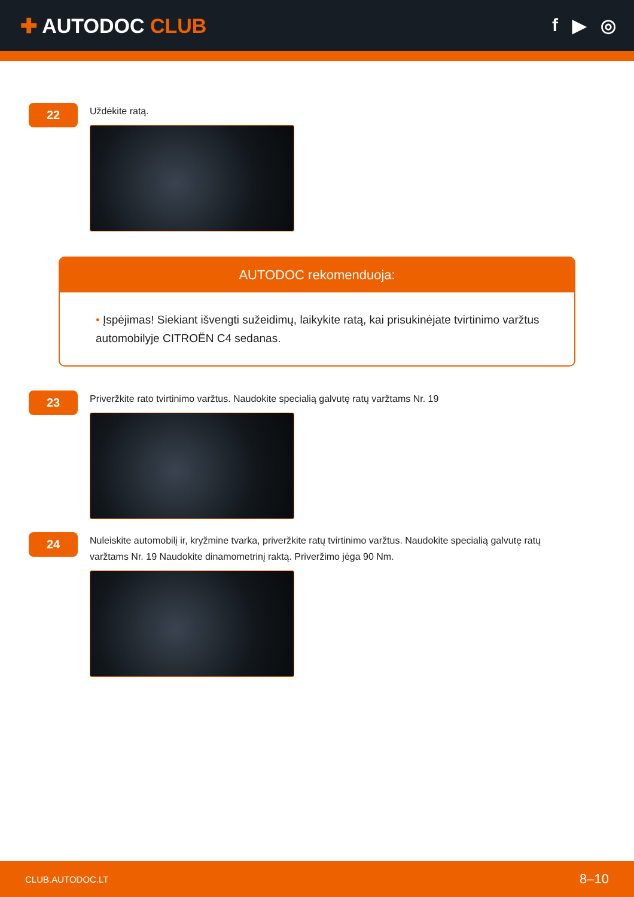✚ AUTODOC CLUB f ▶ ◎
22
Uždėkite ratą.
AUTODOC rekomenduoja:
• Įspėjimas! Siekiant išvengti sužeidimų, laikykite ratą, kai prisukinėjate tvirtinimo varžtus automobilyje CITROËN C4 sedanas.
23
Priveržkite rato tvirtinimo varžtus. Naudokite specialią galvutę ratų varžtams Nr. 19
24
Nuleiskite automobilį ir, kryžmine tvarka, priveržkite ratų tvirtinimo varžtus. Naudokite specialią galvutę ratų varžtams Nr. 19 Naudokite dinamometrinį raktą. Priveržimo jėga 90 Nm.
CLUB.AUTODOC.LT 8–10